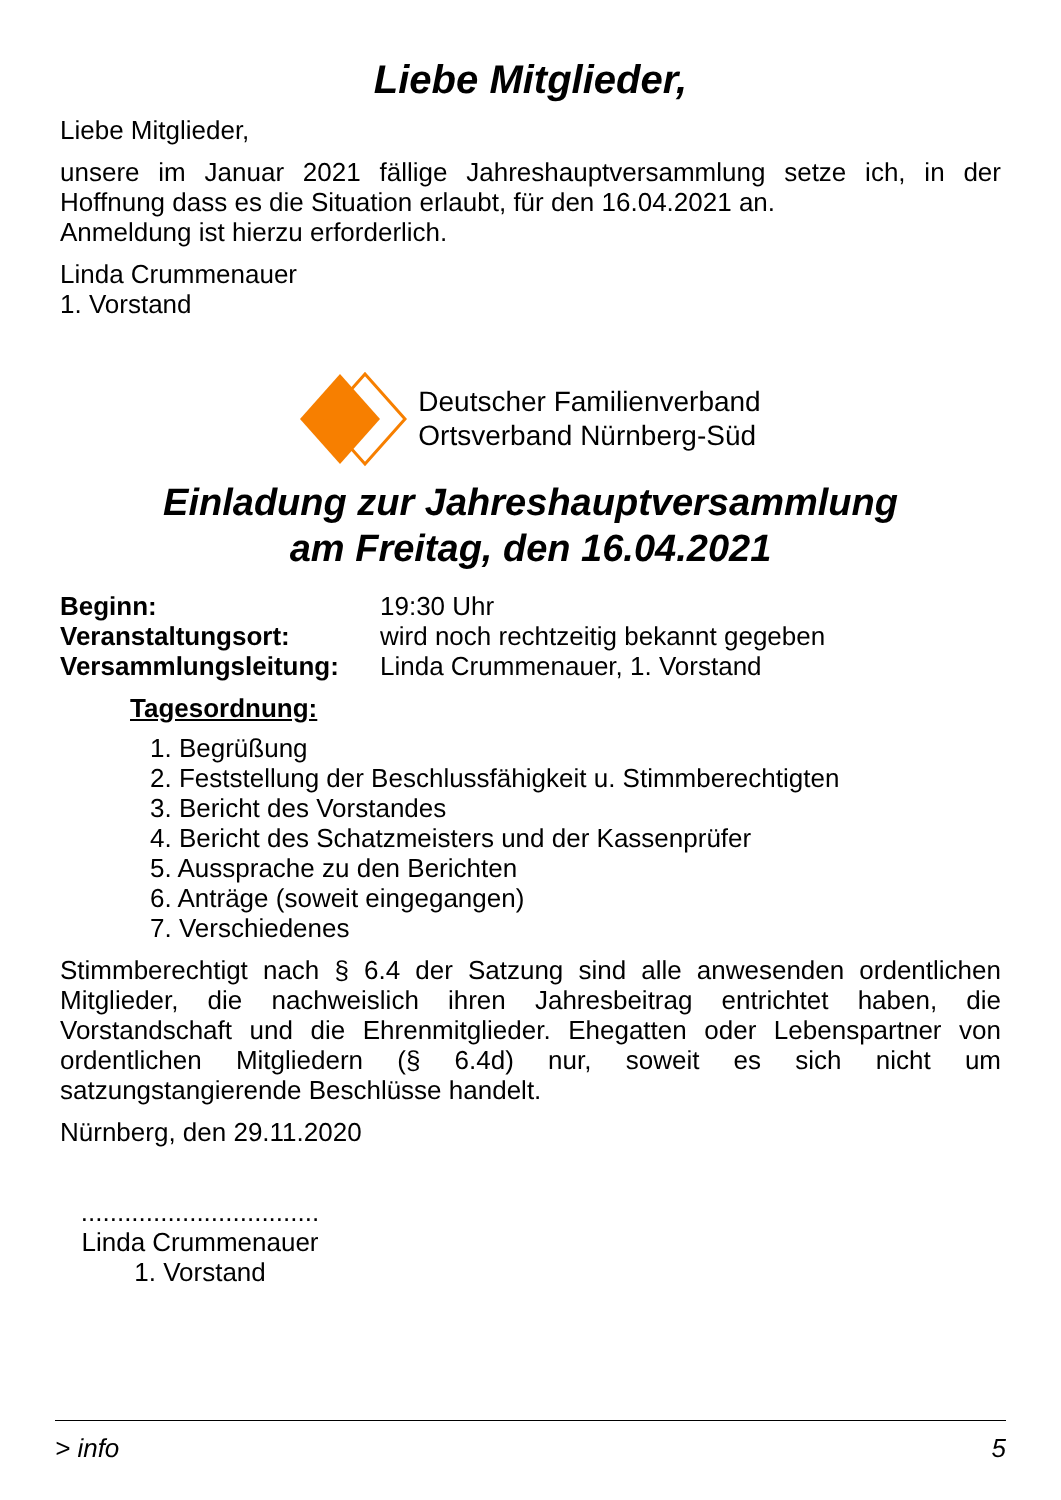Liebe Mitglieder,
Liebe Mitglieder,
unsere im Januar 2021 fällige Jahreshauptversammlung setze ich, in der Hoffnung dass es die Situation erlaubt, für den 16.04.2021 an.
Anmeldung ist hierzu erforderlich.
Linda Crummenauer
1. Vorstand
Deutscher Familienverband
Ortsverband Nürnberg-Süd
Einladung zur Jahreshauptversammlung
am Freitag, den 16.04.2021
Beginn: 19:30 Uhr
Veranstaltungsort: wird noch rechtzeitig bekannt gegeben
Versammlungsleitung: Linda Crummenauer, 1. Vorstand
Tagesordnung:
1. Begrüßung
2. Feststellung der Beschlussfähigkeit u. Stimmberechtigten
3. Bericht des Vorstandes
4. Bericht des Schatzmeisters und der Kassenprüfer
5. Aussprache zu den Berichten
6. Anträge (soweit eingegangen)
7. Verschiedenes
Stimmberechtigt nach § 6.4 der Satzung sind alle anwesenden ordentlichen Mitglieder, die nachweislich ihren Jahresbeitrag entrichtet haben, die Vorstandschaft und die Ehrenmitglieder. Ehegatten oder Lebenspartner von ordentlichen Mitgliedern (§ 6.4d) nur, soweit es sich nicht um satzungstangierende Beschlüsse handelt.
Nürnberg, den 29.11.2020
.................................
Linda Crummenauer
1. Vorstand
> info 5